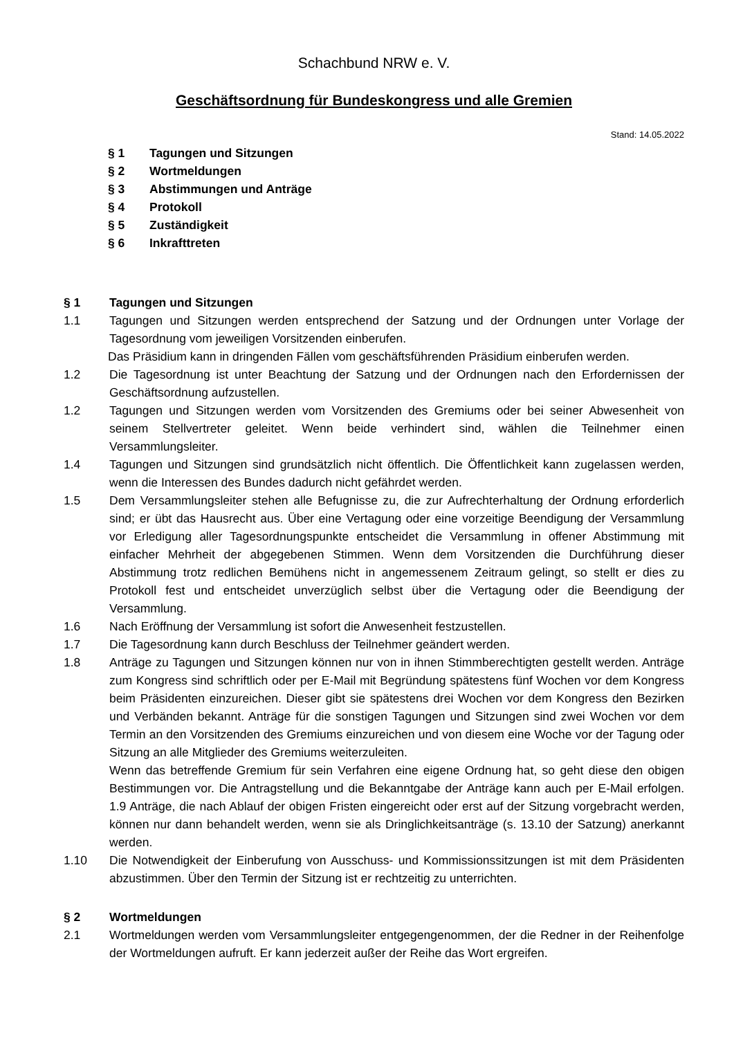Schachbund NRW e. V.
Geschäftsordnung für Bundeskongress und alle Gremien
Stand: 14.05.2022
§ 1 Tagungen und Sitzungen
§ 2 Wortmeldungen
§ 3 Abstimmungen und Anträge
§ 4 Protokoll
§ 5 Zuständigkeit
§ 6 Inkrafttreten
§ 1 Tagungen und Sitzungen
1.1 Tagungen und Sitzungen werden entsprechend der Satzung und der Ordnungen unter Vorlage der Tagesordnung vom jeweiligen Vorsitzenden einberufen.
Das Präsidium kann in dringenden Fällen vom geschäftsführenden Präsidium einberufen werden.
1.2 Die Tagesordnung ist unter Beachtung der Satzung und der Ordnungen nach den Erfordernissen der Geschäftsordnung aufzustellen.
1.2 Tagungen und Sitzungen werden vom Vorsitzenden des Gremiums oder bei seiner Abwesenheit von seinem Stellvertreter geleitet. Wenn beide verhindert sind, wählen die Teilnehmer einen Versammlungsleiter.
1.4 Tagungen und Sitzungen sind grundsätzlich nicht öffentlich. Die Öffentlichkeit kann zugelassen werden, wenn die Interessen des Bundes dadurch nicht gefährdet werden.
1.5 Dem Versammlungsleiter stehen alle Befugnisse zu, die zur Aufrechterhaltung der Ordnung erforderlich sind; er übt das Hausrecht aus. Über eine Vertagung oder eine vorzeitige Beendigung der Versammlung vor Erledigung aller Tagesordnungspunkte entscheidet die Versammlung in offener Abstimmung mit einfacher Mehrheit der abgegebenen Stimmen. Wenn dem Vorsitzenden die Durchführung dieser Abstimmung trotz redlichen Bemühens nicht in angemessenem Zeitraum gelingt, so stellt er dies zu Protokoll fest und entscheidet unverzüglich selbst über die Vertagung oder die Beendigung der Versammlung.
1.6 Nach Eröffnung der Versammlung ist sofort die Anwesenheit festzustellen.
1.7 Die Tagesordnung kann durch Beschluss der Teilnehmer geändert werden.
1.8 Anträge zu Tagungen und Sitzungen können nur von in ihnen Stimmberechtigten gestellt werden. Anträge zum Kongress sind schriftlich oder per E-Mail mit Begründung spätestens fünf Wochen vor dem Kongress beim Präsidenten einzureichen. Dieser gibt sie spätestens drei Wochen vor dem Kongress den Bezirken und Verbänden bekannt. Anträge für die sonstigen Tagungen und Sitzungen sind zwei Wochen vor dem Termin an den Vorsitzenden des Gremiums einzureichen und von diesem eine Woche vor der Tagung oder Sitzung an alle Mitglieder des Gremiums weiterzuleiten.
Wenn das betreffende Gremium für sein Verfahren eine eigene Ordnung hat, so geht diese den obigen Bestimmungen vor. Die Antragstellung und die Bekanntgabe der Anträge kann auch per E-Mail erfolgen. 1.9 Anträge, die nach Ablauf der obigen Fristen eingereicht oder erst auf der Sitzung vorgebracht werden, können nur dann behandelt werden, wenn sie als Dringlichkeitsanträge (s. 13.10 der Satzung) anerkannt werden.
1.10 Die Notwendigkeit der Einberufung von Ausschuss- und Kommissionssitzungen ist mit dem Präsidenten abzustimmen. Über den Termin der Sitzung ist er rechtzeitig zu unterrichten.
§ 2 Wortmeldungen
2.1 Wortmeldungen werden vom Versammlungsleiter entgegengenommen, der die Redner in der Reihenfolge der Wortmeldungen aufruft. Er kann jederzeit außer der Reihe das Wort ergreifen.